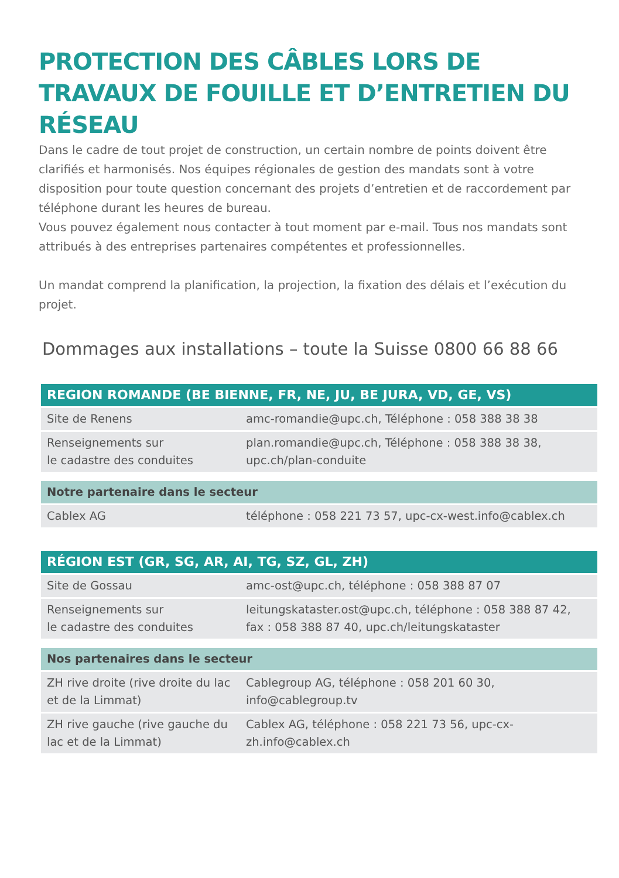PROTECTION DES CÂBLES LORS DE TRAVAUX DE FOUILLE ET D’ENTRETIEN DU RÉSEAU
Dans le cadre de tout projet de construction, un certain nombre de points doivent être clarifiés et harmonisés. Nos équipes régionales de gestion des mandats sont à votre disposition pour toute question concernant des projets d’entretien et de raccordement par téléphone durant les heures de bureau.
Vous pouvez également nous contacter à tout moment par e-mail. Tous nos mandats sont attribués à des entreprises partenaires compétentes et professionnelles.
Un mandat comprend la planification, la projection, la fixation des délais et l’exécution du projet.
Dommages aux installations – toute la Suisse 0800 66 88 66
| REGION ROMANDE (BE BIENNE, FR, NE, JU, BE JURA, VD, GE, VS) | |
| --- | --- |
| Site de Renens | amc-romandie@upc.ch, Téléphone : 058 388 38 38 |
| Renseignements sur le cadastre des conduites | plan.romandie@upc.ch, Téléphone : 058 388 38 38, upc.ch/plan-conduite |
| Notre partenaire dans le secteur | |
| Cablex AG | téléphone : 058 221 73 57, upc-cx-west.info@cablex.ch |
| RÉGION EST (GR, SG, AR, AI, TG, SZ, GL, ZH) | |
| Site de Gossau | amc-ost@upc.ch, téléphone : 058 388 87 07 |
| Renseignements sur le cadastre des conduites | leitungskataster.ost@upc.ch, téléphone : 058 388 87 42, fax : 058 388 87 40, upc.ch/leitungskataster |
| Nos partenaires dans le secteur | |
| ZH rive droite (rive droite du lac et de la Limmat) | Cablegroup AG, téléphone : 058 201 60 30, info@cablegroup.tv |
| ZH rive gauche (rive gauche du lac et de la Limmat) | Cablex AG, téléphone : 058 221 73 56, upc-cx-zh.info@cablex.ch |